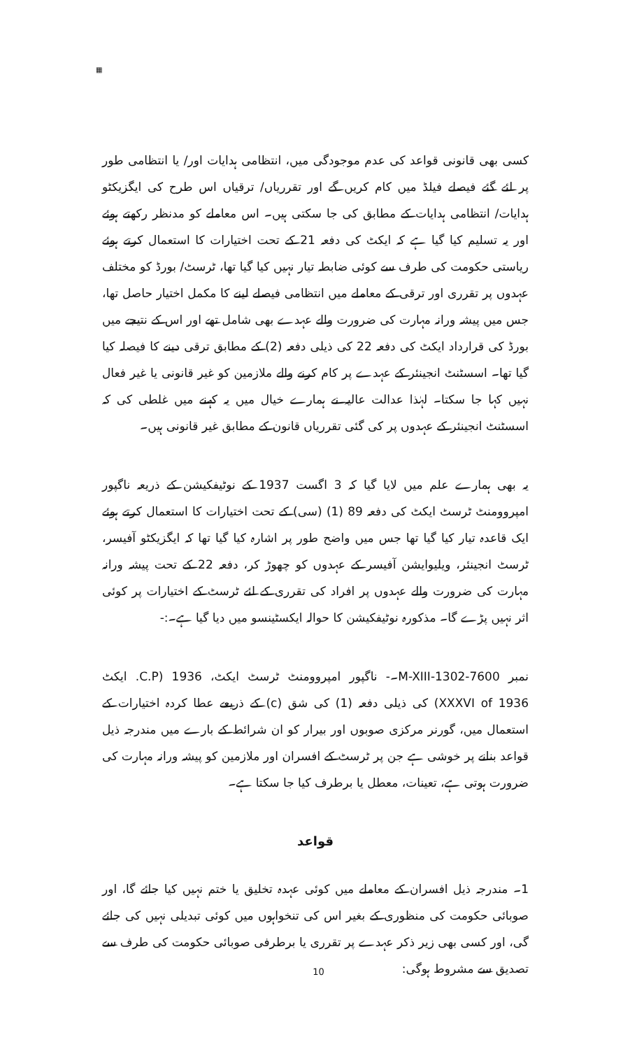▦
کسی بھی قانونی قواعد کی عدم موجودگی میں، انتظامی ہدایات اور/ یا انتظامی طور پر لئے گئے فیصلے فیلڈ میں کام کریں گے اور تقرریاں/ ترقیاں اس طرح کی ایگزیکٹو ہدایات/ انتظامی ہدایات کے مطابق کی جا سکتی ہیں۔ اس معاملے کو مدنظر رکھتے ہوئے اور یہ تسلیم کیا گیا ہے کہ ایکٹ کی دفعہ 21 کے تحت اختیارات کا استعمال کرتے ہوئے ریاستی حکومت کی طرف سے کوئی ضابطہ تیار نہیں کیا گیا تھا، ٹرسٹ/ بورڈ کو مختلف عہدوں پر تقرری اور ترقی کے معاملے میں انتظامی فیصلے لینے کا مکمل اختیار حاصل تھا، جس میں پیشہ ورانہ مہارت کی ضرورت والے عہدے بھی شامل تھے اور اس کے نتیجے میں بورڈ کی قرارداد ایکٹ کی دفعہ 22 کی ذیلی دفعہ (2) کے مطابق ترقی دینے کا فیصلہ کیا گیا تھا۔ اسسٹنٹ انجینئر کے عہدے پر کام کرنے والے ملازمین کو غیر قانونی یا غیر فعال نہیں کہا جا سکتا۔ لہٰذا عدالت عالیہ نے ہمارے خیال میں یہ کہنے میں غلطی کی کہ اسسٹنٹ انجینئر کے عہدوں پر کی گئی تقرریاں قانون کے مطابق غیر قانونی ہیں۔
یہ بھی ہمارے علم میں لایا گیا کہ 3 اگست 1937 کے نوٹیفکیشن کے ذریعہ ناگپور امپروومنٹ ٹرسٹ ایکٹ کی دفعہ 89 (1) (سی) کے تحت اختیارات کا استعمال کرتے ہوئے ایک قاعدہ تیار کیا گیا تھا جس میں واضح طور پر اشارہ کیا گیا تھا کہ ایگزیکٹو آفیسر، ٹرسٹ انجینئر، ویلیوایشن آفیسر کے عہدوں کو چھوڑ کر، دفعہ 22 کے تحت پیشہ ورانہ مہارت کی ضرورت والے عہدوں پر افراد کی تقرری کے لئے ٹرسٹ کے اختیارات پر کوئی اثر نہیں پڑے گا۔ مذکورہ نوٹیفکیشن کا حوالہ ایکسٹینسو میں دیا گیا ہے۔:-
نمبر 7600-1302-M-XIII۔- ناگپور امپروومنٹ ٹرسٹ ایکٹ، 1936 (C.P. ایکٹ XXXVI of 1936) کی ذیلی دفعہ (1) کی شق (c) کے ذریعے عطا کردہ اختیارات کے استعمال میں، گورنر مرکزی صوبوں اور بیرار کو ان شرائط کے بارے میں مندرجہ ذیل قواعد بنانے پر خوشی ہے جن پر ٹرسٹ کے افسران اور ملازمین کو پیشہ ورانہ مہارت کی ضرورت ہوتی ہے، تعینات، معطل یا برطرف کیا جا سکتا ہے۔
قواعد
1۔ مندرجہ ذیل افسران کے معاملے میں کوئی عہدہ تخلیق یا ختم نہیں کیا جائے گا، اور صوبائی حکومت کی منظوری کے بغیر اس کی تنخواہوں میں کوئی تبدیلی نہیں کی جائے گی، اور کسی بھی زیر ذکر عہدے پر تقرری یا برطرفی صوبائی حکومت کی طرف سے تصدیق سے مشروط ہوگی:
10